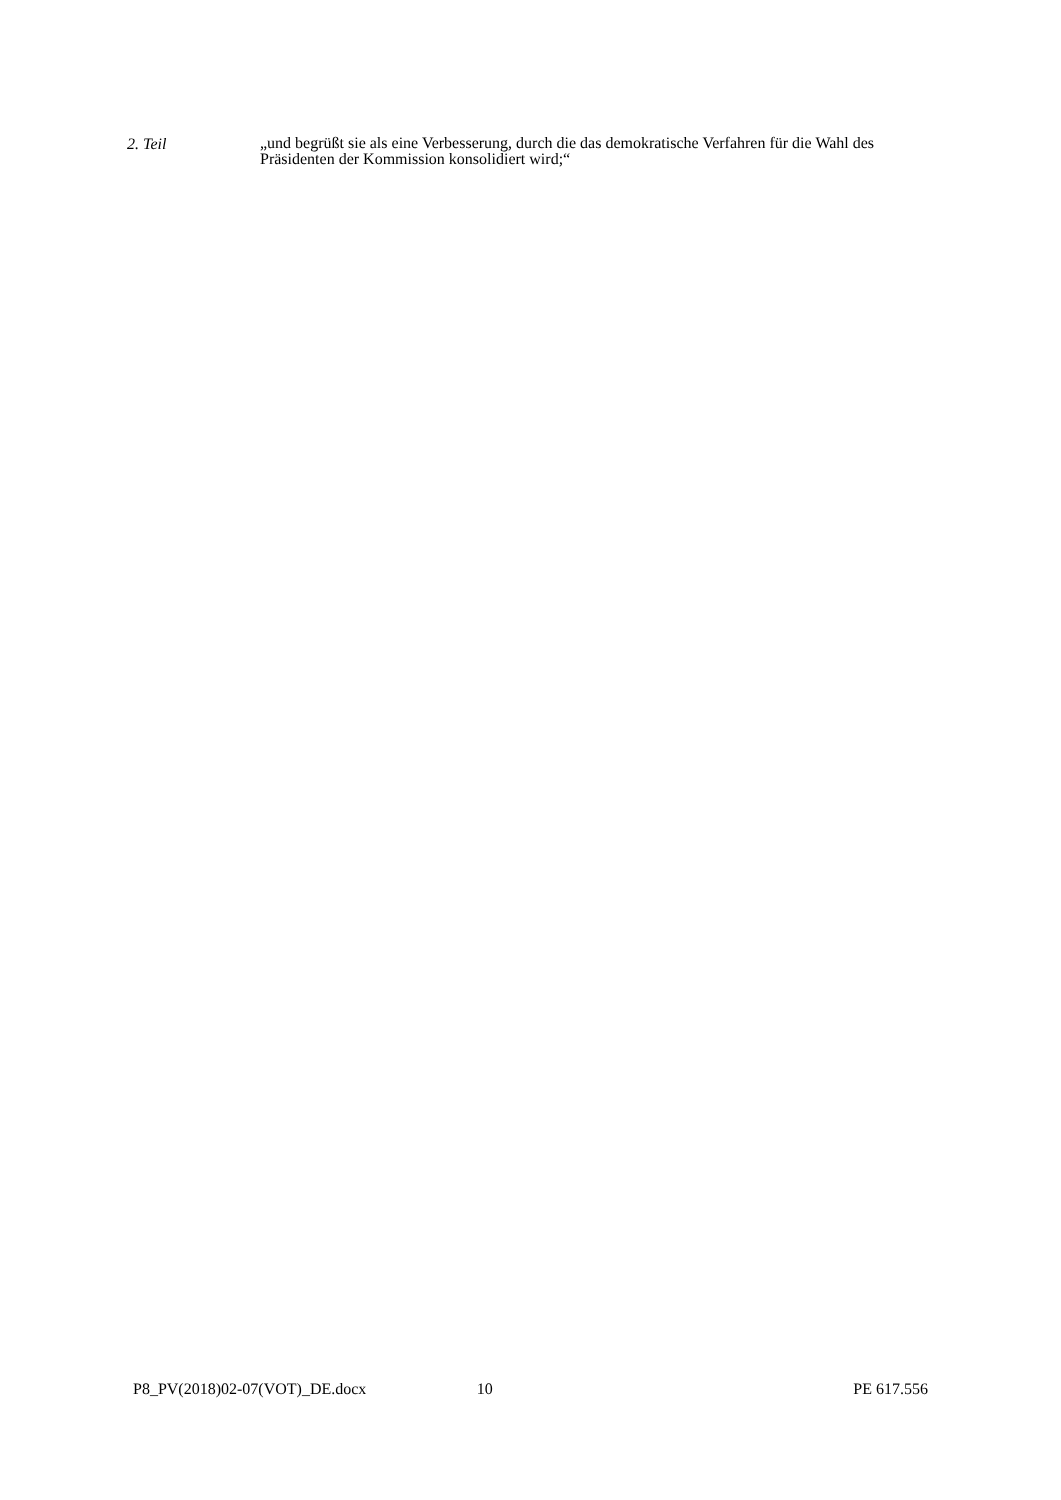2. Teil
„und begrüßt sie als eine Verbesserung, durch die das demokratische Verfahren für die Wahl des Präsidenten der Kommission konsolidiert wird;“
P8_PV(2018)02-07(VOT)_DE.docx 10 PE 617.556